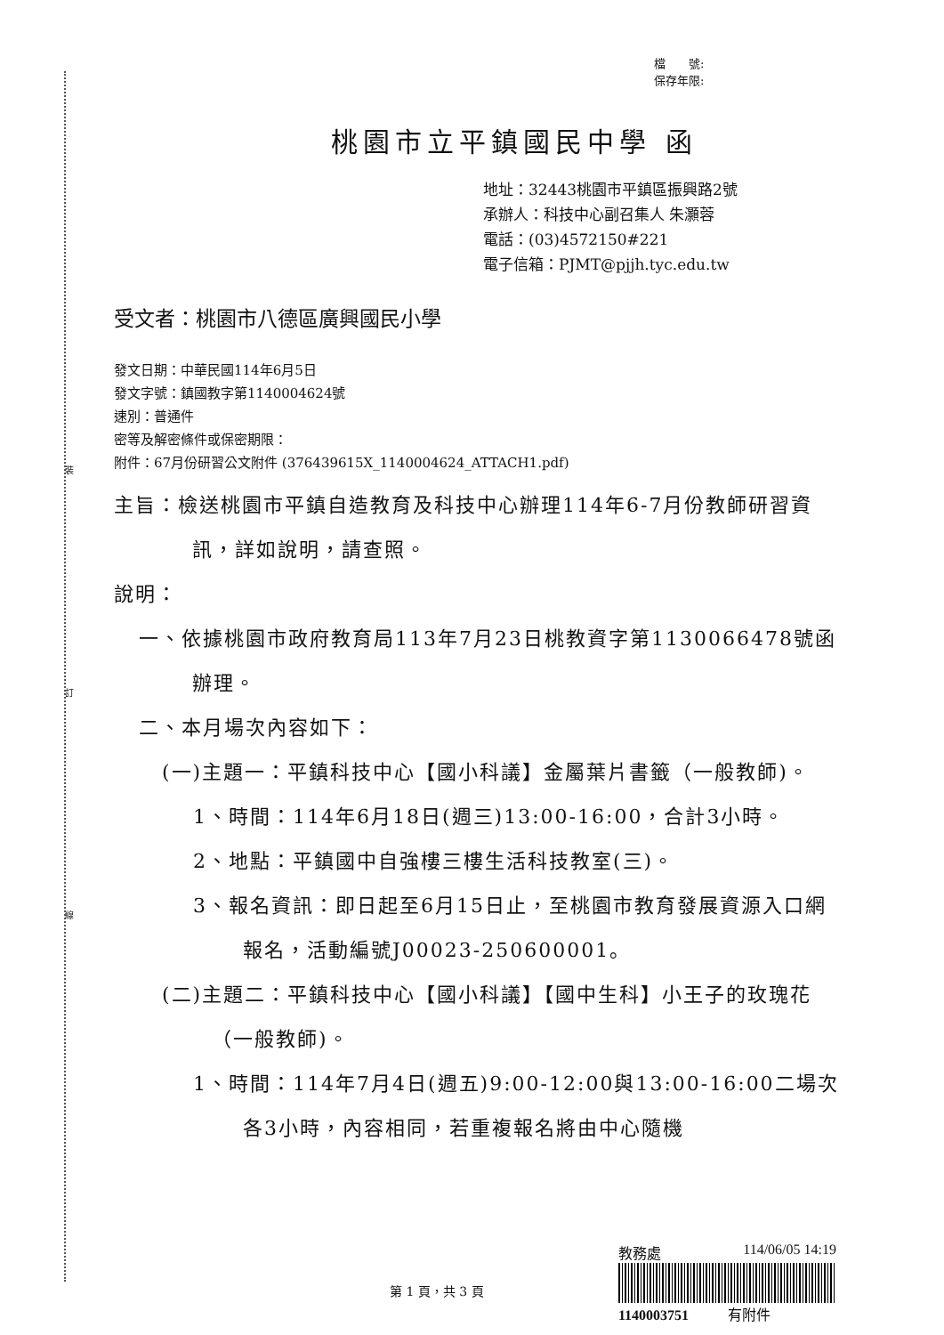裝
訂
線
檔　　號:
保存年限:
桃園市立平鎮國民中學 函
地址：32443桃園市平鎮區振興路2號
承辦人：科技中心副召集人 朱灝蓉
電話：(03)4572150#221
電子信箱：PJMT@pjjh.tyc.edu.tw
受文者：桃園市八德區廣興國民小學
發文日期：中華民國114年6月5日
發文字號：鎮國教字第1140004624號
速別：普通件
密等及解密條件或保密期限：
附件：67月份研習公文附件 (376439615X_1140004624_ATTACH1.pdf)
主旨：檢送桃園市平鎮自造教育及科技中心辦理114年6-7月份教師研習資訊，詳如說明，請查照。
說明：
一、依據桃園市政府教育局113年7月23日桃教資字第1130066478號函辦理。
二、本月場次內容如下：
(一)主題一：平鎮科技中心【國小科議】金屬葉片書籤（一般教師)。
1、時間：114年6月18日(週三)13:00-16:00，合計3小時。
2、地點：平鎮國中自強樓三樓生活科技教室(三)。
3、報名資訊：即日起至6月15日止，至桃園市教育發展資源入口網報名，活動編號J00023-250600001。
(二)主題二：平鎮科技中心【國小科議】【國中生科】小王子的玫瑰花（一般教師)。
1、時間：114年7月4日(週五)9:00-12:00與13:00-16:00二場次各3小時，內容相同，若重複報名將由中心隨機
教務處 114/06/05 14:19
1140003751 有附件
第 1 頁，共 3 頁